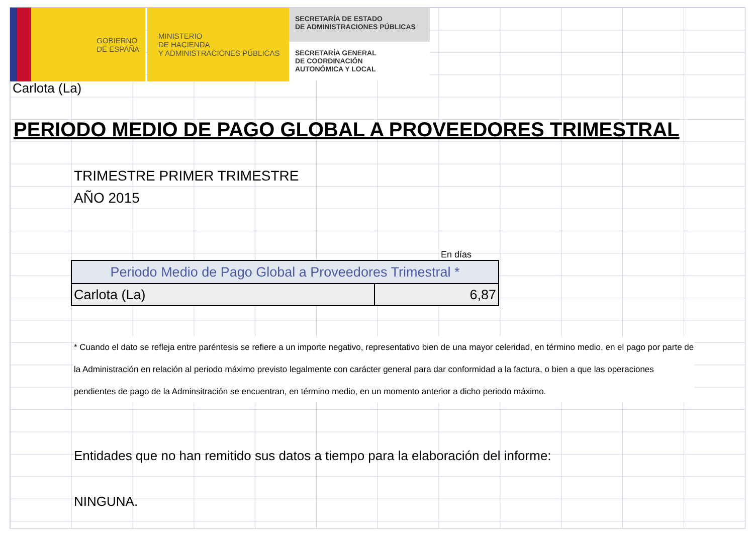GOBIERNO
DE ESPAÑA
MINISTERIO
DE HACIENDA
Y ADMINISTRACIONES PÚBLICAS
SECRETARÍA DE ESTADO
DE ADMINISTRACIONES PÚBLICAS
SECRETARÍA GENERAL
DE COORDINACIÓN
AUTONÓMICA Y LOCAL
Carlota (La)
PERIODO MEDIO DE PAGO GLOBAL A PROVEEDORES TRIMESTRAL
TRIMESTRE PRIMER TRIMESTRE
AÑO 2015
En días
| Periodo Medio de Pago Global a Proveedores Trimestral * | |
| --- | --- |
| Carlota (La) | 6,87 |
* Cuando el dato se refleja entre paréntesis se refiere a un importe negativo, representativo bien de una mayor celeridad, en término medio, en el pago por parte de la Administración en relación al periodo máximo previsto legalmente con carácter general para dar conformidad a la factura, o bien a que las operaciones pendientes de pago de la Adminsitración se encuentran, en término medio, en un momento anterior a dicho periodo máximo.
Entidades que no han remitido sus datos a tiempo para la elaboración del informe:
NINGUNA.